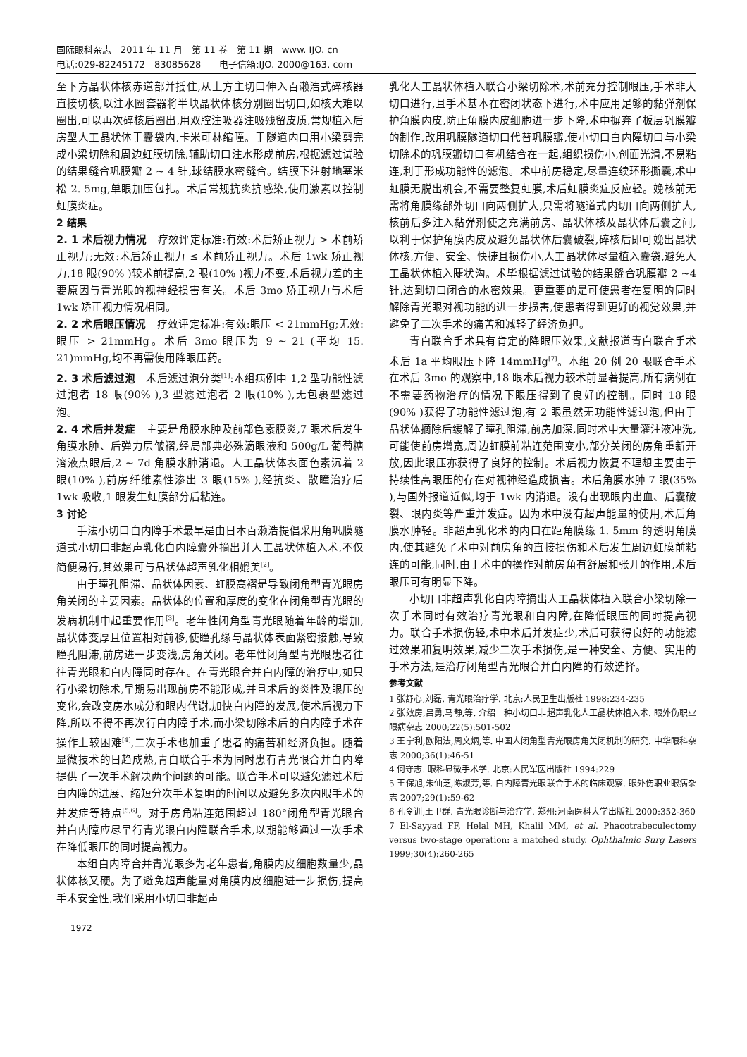国际眼科杂志　2011 年 11 月　第 11 卷　第 11 期　www. IJO. cn
电话:029-82245172　83085628　　电子信箱:IJO. 2000@163. com
至下方晶状体核赤道部并抵住,从上方主切口伸入百濑浩式碎核器直接切核,以注水圈套器将半块晶状体核分别圈出切口,如核大难以圈出,可以再次碎核后圈出,用双腔注吸器注吸残留皮质,常规植入后房型人工晶状体于囊袋内,卡米可林缩瞳。于隧道内口用小梁剪完成小梁切除和周边虹膜切除,辅助切口注水形成前房,根据滤过试验的结果缝合巩膜瓣 2 ~ 4 针,球结膜水密缝合。结膜下注射地塞米松 2. 5mg,单眼加压包扎。术后常规抗炎抗感染,使用激素以控制虹膜炎症。
2 结果
2. 1 术后视力情况　疗效评定标准:有效:术后矫正视力 > 术前矫正视力;无效:术后矫正视力 ≤ 术前矫正视力。术后 1wk 矫正视力,18 眼(90% )较术前提高,2 眼(10% )视力不变,术后视力差的主要原因与青光眼的视神经损害有关。术后 3mo 矫正视力与术后 1wk 矫正视力情况相同。
2. 2 术后眼压情况　疗效评定标准:有效:眼压 < 21mmHg;无效:眼压 > 21mmHg。术后 3mo 眼压为 9 ~ 21 (平均 15. 21)mmHg,均不再需使用降眼压药。
2. 3 术后滤过泡　术后滤过泡分类<sup>[1]</sup>:本组病例中 1,2 型功能性滤过泡者 18 眼(90% ),3 型滤过泡者 2 眼(10% ),无包裹型滤过泡。
2. 4 术后并发症　主要是角膜水肿及前部色素膜炎,7 眼术后发生角膜水肿、后弹力层皱褶,经局部典必殊滴眼液和 500g/L 葡萄糖溶液点眼后,2 ~ 7d 角膜水肿消退。人工晶状体表面色素沉着 2 眼(10% ),前房纤维素性渗出 3 眼(15% ),经抗炎、散瞳治疗后 1wk 吸收,1 眼发生虹膜部分后粘连。
3 讨论
手法小切口白内障手术最早是由日本百濑浩提倡采用角巩膜隧道式小切口非超声乳化白内障囊外摘出并人工晶状体植入术,不仅简便易行,其效果可与晶状体超声乳化相媲美<sup>[2]</sup>。
由于瞳孔阻滞、晶状体因素、虹膜高褶是导致闭角型青光眼房角关闭的主要因素。晶状体的位置和厚度的变化在闭角型青光眼的发病机制中起重要作用<sup>[3]</sup>。老年性闭角型青光眼随着年龄的增加,晶状体变厚且位置相对前移,使瞳孔缘与晶状体表面紧密接触,导致瞳孔阻滞,前房进一步变浅,房角关闭。老年性闭角型青光眼患者往往青光眼和白内障同时存在。在青光眼合并白内障的治疗中,如只行小梁切除术,早期易出现前房不能形成,并且术后的炎性及眼压的变化,会改变房水成分和眼内代谢,加快白内障的发展,使术后视力下降,所以不得不再次行白内障手术,而小梁切除术后的白内障手术在操作上较困难<sup>[4]</sup>,二次手术也加重了患者的痛苦和经济负担。随着显微技术的日趋成熟,青白联合手术为同时患有青光眼合并白内障提供了一次手术解决两个问题的可能。联合手术可以避免滤过术后白内障的进展、缩短分次手术复明的时间以及避免多次内眼手术的并发症等特点<sup>[5,6]</sup>。对于房角粘连范围超过 180°闭角型青光眼合并白内障应尽早行青光眼白内障联合手术,以期能够通过一次手术在降低眼压的同时提高视力。
本组白内障合并青光眼多为老年患者,角膜内皮细胞数量少,晶状体核又硬。为了避免超声能量对角膜内皮细胞进一步损伤,提高手术安全性,我们采用小切口非超声
1972
乳化人工晶状体植入联合小梁切除术,术前充分控制眼压,手术非大切口进行,且手术基本在密闭状态下进行,术中应用足够的黏弹剂保护角膜内皮,防止角膜内皮细胞进一步下降,术中摒弃了板层巩膜瓣的制作,改用巩膜隧道切口代替巩膜瓣,使小切口白内障切口与小梁切除术的巩膜瓣切口有机结合在一起,组织损伤小,创面光滑,不易粘连,利于形成功能性的滤泡。术中前房稳定,尽量连续环形撕囊,术中虹膜无脱出机会,不需要整复虹膜,术后虹膜炎症反应轻。娩核前无需将角膜缘部外切口向两侧扩大,只需将隧道式内切口向两侧扩大,核前后多注入黏弹剂使之充满前房、晶状体核及晶状体后囊之间,以利于保护角膜内皮及避免晶状体后囊破裂,碎核后即可娩出晶状体核,方便、安全、快捷且损伤小,人工晶状体尽量植入囊袋,避免人工晶状体植入睫状沟。术毕根据滤过试验的结果缝合巩膜瓣 2 ~4 针,达到切口闭合的水密效果。更重要的是可使患者在复明的同时解除青光眼对视功能的进一步损害,使患者得到更好的视觉效果,并避免了二次手术的痛苦和减轻了经济负担。
青白联合手术具有肯定的降眼压效果,文献报道青白联合手术术后 1a 平均眼压下降 14mmHg<sup>[7]</sup>。本组 20 例 20 眼联合手术在术后 3mo 的观察中,18 眼术后视力较术前显著提高,所有病例在不需要药物治疗的情况下眼压得到了良好的控制。同时 18 眼(90% )获得了功能性滤过泡,有 2 眼虽然无功能性滤过泡,但由于晶状体摘除后缓解了瞳孔阻滞,前房加深,同时术中大量灌注液冲洗,可能使前房增宽,周边虹膜前粘连范围变小,部分关闭的房角重新开放,因此眼压亦获得了良好的控制。术后视力恢复不理想主要由于持续性高眼压的存在对视神经造成损害。术后角膜水肿 7 眼(35% ),与国外报道近似,均于 1wk 内消退。没有出现眼内出血、后囊破裂、眼内炎等严重并发症。因为术中没有超声能量的使用,术后角膜水肿轻。非超声乳化术的内口在距角膜缘 1. 5mm 的透明角膜内,使其避免了术中对前房角的直接损伤和术后发生周边虹膜前粘连的可能,同时,由于术中的操作对前房角有舒展和张开的作用,术后眼压可有明显下降。
小切口非超声乳化白内障摘出人工晶状体植入联合小梁切除一次手术同时有效治疗青光眼和白内障,在降低眼压的同时提高视力。联合手术损伤轻,术中术后并发症少,术后可获得良好的功能滤过效果和复明效果,减少二次手术损伤,是一种安全、方便、实用的手术方法,是治疗闭角型青光眼合并白内障的有效选择。
参考文献
1 张舒心,刘磊. 青光眼治疗学. 北京:人民卫生出版社 1998:234-235
2 张效房,吕勇,马静,等. 介绍一种小切口非超声乳化人工晶状体植入术. 眼外伤职业眼病杂志 2000;22(5):501-502
3 王宁利,欧阳法,周文炳,等. 中国人闭角型青光眼房角关闭机制的研究. 中华眼科杂志 2000;36(1):46-51
4 何守志. 眼科显微手术学. 北京:人民军医出版社 1994:229
5 王保旭,朱仙芝,陈淑芳,等. 白内障青光眼联合手术的临床观察. 眼外伤职业眼病杂志 2007;29(1):59-62
6 孔令训,王卫群. 青光眼诊断与治疗学. 郑州:河南医科大学出版社 2000:352-360
7 El-Sayyad FF, Helal MH, Khalil MM, et al. Phacotrabeculectomy versus two-stage operation: a matched study. Ophthalmic Surg Lasers 1999;30(4):260-265